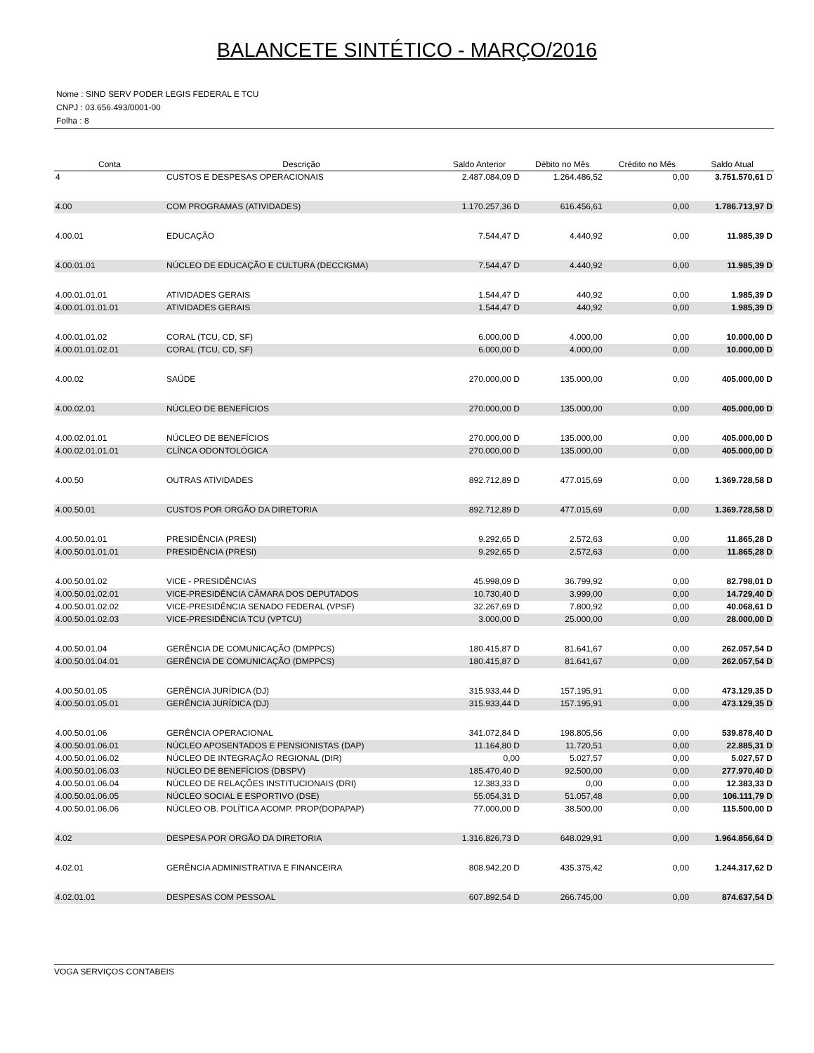BALANCETE SINTÉTICO - MARÇO/2016
Nome : SIND SERV PODER LEGIS FEDERAL E TCU
CNPJ : 03.656.493/0001-00
Folha : 8
| Conta | Descrição | Saldo Anterior | Débito no Mês | Crédito no Mês | Saldo Atual |
| --- | --- | --- | --- | --- | --- |
| 4 | CUSTOS E DESPESAS OPERACIONAIS | 2.487.084,09 D | 1.264.486,52 | 0,00 | 3.751.570,61 D |
| 4.00 | COM PROGRAMAS (ATIVIDADES) | 1.170.257,36 D | 616.456,61 | 0,00 | 1.786.713,97 D |
| 4.00.01 | EDUCAÇÃO | 7.544,47 D | 4.440,92 | 0,00 | 11.985,39 D |
| 4.00.01.01 | NÚCLEO DE EDUCAÇÃO E CULTURA (DECCIGMA) | 7.544,47 D | 4.440,92 | 0,00 | 11.985,39 D |
| 4.00.01.01.01 | ATIVIDADES GERAIS | 1.544,47 D | 440,92 | 0,00 | 1.985,39 D |
| 4.00.01.01.01.01 | ATIVIDADES GERAIS | 1.544,47 D | 440,92 | 0,00 | 1.985,39 D |
| 4.00.01.01.02 | CORAL (TCU, CD, SF) | 6.000,00 D | 4.000,00 | 0,00 | 10.000,00 D |
| 4.00.01.01.02.01 | CORAL (TCU, CD, SF) | 6.000,00 D | 4.000,00 | 0,00 | 10.000,00 D |
| 4.00.02 | SAÚDE | 270.000,00 D | 135.000,00 | 0,00 | 405.000,00 D |
| 4.00.02.01 | NÚCLEO DE BENEFÍCIOS | 270.000,00 D | 135.000,00 | 0,00 | 405.000,00 D |
| 4.00.02.01.01 | NÚCLEO DE BENEFÍCIOS | 270.000,00 D | 135.000,00 | 0,00 | 405.000,00 D |
| 4.00.02.01.01.01 | CLÍNCA ODONTOLÓGICA | 270.000,00 D | 135.000,00 | 0,00 | 405.000,00 D |
| 4.00.50 | OUTRAS ATIVIDADES | 892.712,89 D | 477.015,69 | 0,00 | 1.369.728,58 D |
| 4.00.50.01 | CUSTOS POR ORGÃO DA DIRETORIA | 892.712,89 D | 477.015,69 | 0,00 | 1.369.728,58 D |
| 4.00.50.01.01 | PRESIDÊNCIA (PRESI) | 9.292,65 D | 2.572,63 | 0,00 | 11.865,28 D |
| 4.00.50.01.01.01 | PRESIDÊNCIA (PRESI) | 9.292,65 D | 2.572,63 | 0,00 | 11.865,28 D |
| 4.00.50.01.02 | VICE - PRESIDÊNCIAS | 45.998,09 D | 36.799,92 | 0,00 | 82.798,01 D |
| 4.00.50.01.02.01 | VICE-PRESIDÊNCIA CÂMARA DOS DEPUTADOS | 10.730,40 D | 3.999,00 | 0,00 | 14.729,40 D |
| 4.00.50.01.02.02 | VICE-PRESIDÊNCIA SENADO FEDERAL (VPSF) | 32.267,69 D | 7.800,92 | 0,00 | 40.068,61 D |
| 4.00.50.01.02.03 | VICE-PRESIDÊNCIA TCU (VPTCU) | 3.000,00 D | 25.000,00 | 0,00 | 28.000,00 D |
| 4.00.50.01.04 | GERÊNCIA DE COMUNICAÇÃO (DMPPCS) | 180.415,87 D | 81.641,67 | 0,00 | 262.057,54 D |
| 4.00.50.01.04.01 | GERÊNCIA DE COMUNICAÇÃO (DMPPCS) | 180.415,87 D | 81.641,67 | 0,00 | 262.057,54 D |
| 4.00.50.01.05 | GERÊNCIA JURÍDICA (DJ) | 315.933,44 D | 157.195,91 | 0,00 | 473.129,35 D |
| 4.00.50.01.05.01 | GERÊNCIA JURÍDICA (DJ) | 315.933,44 D | 157.195,91 | 0,00 | 473.129,35 D |
| 4.00.50.01.06 | GERÊNCIA OPERACIONAL | 341.072,84 D | 198.805,56 | 0,00 | 539.878,40 D |
| 4.00.50.01.06.01 | NÚCLEO APOSENTADOS E PENSIONISTAS (DAP) | 11.164,80 D | 11.720,51 | 0,00 | 22.885,31 D |
| 4.00.50.01.06.02 | NÚCLEO DE INTEGRAÇÃO REGIONAL (DIR) | 0,00 | 5.027,57 | 0,00 | 5.027,57 D |
| 4.00.50.01.06.03 | NÚCLEO DE BENEFÍCIOS (DBSPV) | 185.470,40 D | 92.500,00 | 0,00 | 277.970,40 D |
| 4.00.50.01.06.04 | NÚCLEO DE RELAÇÕES INSTITUCIONAIS (DRI) | 12.383,33 D | 0,00 | 0,00 | 12.383,33 D |
| 4.00.50.01.06.05 | NÚCLEO SOCIAL E ESPORTIVO (DSE) | 55.054,31 D | 51.057,48 | 0,00 | 106.111,79 D |
| 4.00.50.01.06.06 | NÚCLEO OB. POLÍTICA ACOMP. PROP(DOPAPAP) | 77.000,00 D | 38.500,00 | 0,00 | 115.500,00 D |
| 4.02 | DESPESA POR ORGÃO DA DIRETORIA | 1.316.826,73 D | 648.029,91 | 0,00 | 1.964.856,64 D |
| 4.02.01 | GERÊNCIA ADMINISTRATIVA E FINANCEIRA | 808.942,20 D | 435.375,42 | 0,00 | 1.244.317,62 D |
| 4.02.01.01 | DESPESAS COM PESSOAL | 607.892,54 D | 266.745,00 | 0,00 | 874.637,54 D |
VOGA SERVIÇOS CONTABEIS